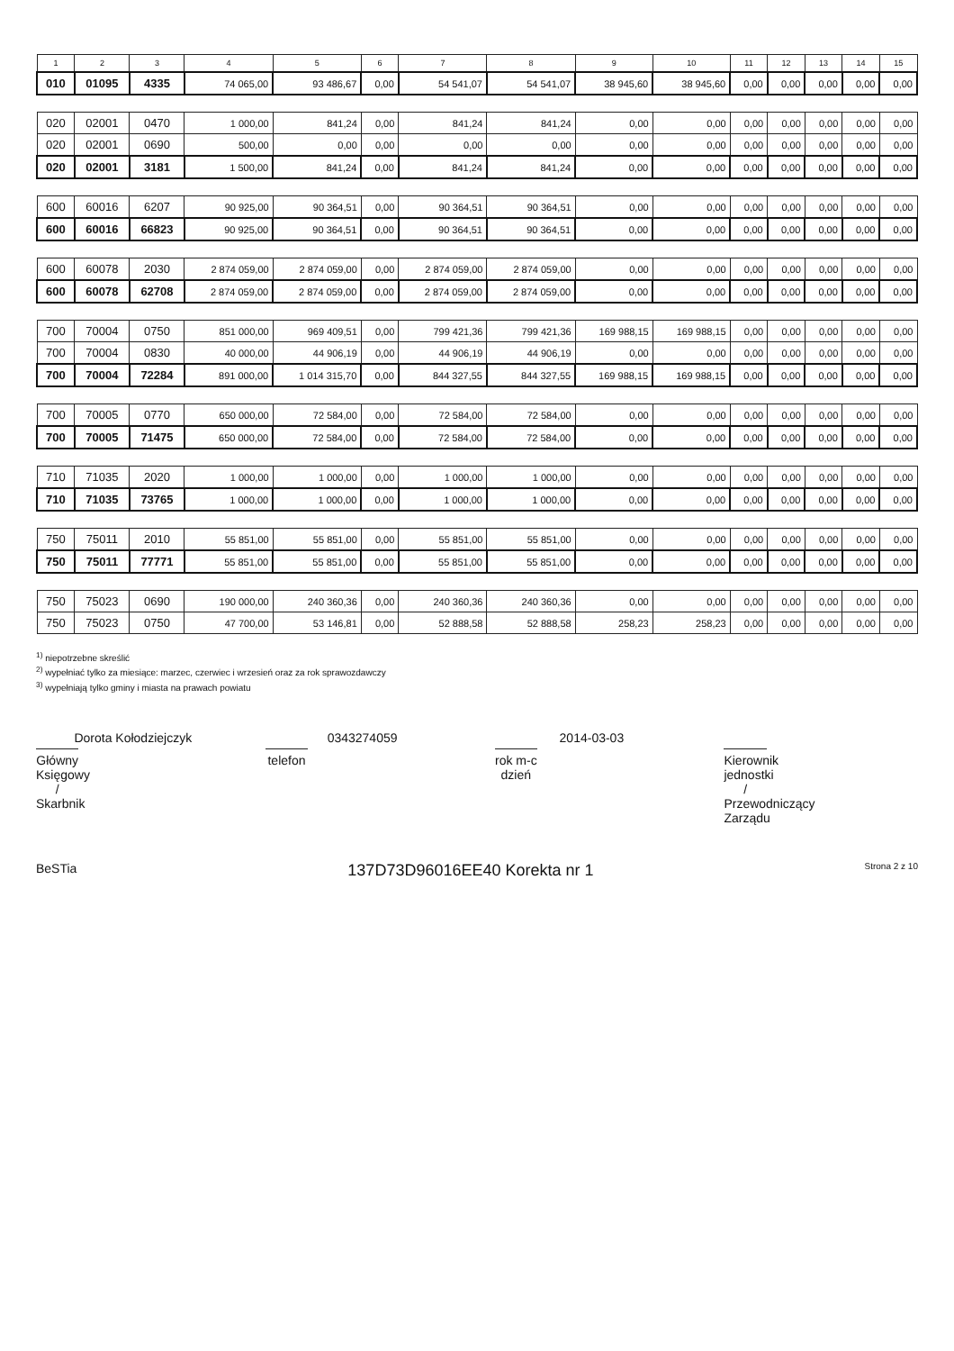| 1 | 2 | 3 | 4 | 5 | 6 | 7 | 8 | 9 | 10 | 11 | 12 | 13 | 14 | 15 |
| --- | --- | --- | --- | --- | --- | --- | --- | --- | --- | --- | --- | --- | --- | --- |
| 010 | 01095 | 4335 | 74 065,00 | 93 486,67 | 0,00 | 54 541,07 | 54 541,07 | 38 945,60 | 38 945,60 | 0,00 | 0,00 | 0,00 | 0,00 | 0,00 |
| 020 | 02001 | 0470 | 1 000,00 | 841,24 | 0,00 | 841,24 | 841,24 | 0,00 | 0,00 | 0,00 | 0,00 | 0,00 | 0,00 | 0,00 |
| 020 | 02001 | 0690 | 500,00 | 0,00 | 0,00 | 0,00 | 0,00 | 0,00 | 0,00 | 0,00 | 0,00 | 0,00 | 0,00 | 0,00 |
| 020 | 02001 | 3181 | 1 500,00 | 841,24 | 0,00 | 841,24 | 841,24 | 0,00 | 0,00 | 0,00 | 0,00 | 0,00 | 0,00 | 0,00 |
| 600 | 60016 | 6207 | 90 925,00 | 90 364,51 | 0,00 | 90 364,51 | 90 364,51 | 0,00 | 0,00 | 0,00 | 0,00 | 0,00 | 0,00 | 0,00 |
| 600 | 60016 | 66823 | 90 925,00 | 90 364,51 | 0,00 | 90 364,51 | 90 364,51 | 0,00 | 0,00 | 0,00 | 0,00 | 0,00 | 0,00 | 0,00 |
| 600 | 60078 | 2030 | 2 874 059,00 | 2 874 059,00 | 0,00 | 2 874 059,00 | 2 874 059,00 | 0,00 | 0,00 | 0,00 | 0,00 | 0,00 | 0,00 | 0,00 |
| 600 | 60078 | 62708 | 2 874 059,00 | 2 874 059,00 | 0,00 | 2 874 059,00 | 2 874 059,00 | 0,00 | 0,00 | 0,00 | 0,00 | 0,00 | 0,00 | 0,00 |
| 700 | 70004 | 0750 | 851 000,00 | 969 409,51 | 0,00 | 799 421,36 | 799 421,36 | 169 988,15 | 169 988,15 | 0,00 | 0,00 | 0,00 | 0,00 | 0,00 |
| 700 | 70004 | 0830 | 40 000,00 | 44 906,19 | 0,00 | 44 906,19 | 44 906,19 | 0,00 | 0,00 | 0,00 | 0,00 | 0,00 | 0,00 | 0,00 |
| 700 | 70004 | 72284 | 891 000,00 | 1 014 315,70 | 0,00 | 844 327,55 | 844 327,55 | 169 988,15 | 169 988,15 | 0,00 | 0,00 | 0,00 | 0,00 | 0,00 |
| 700 | 70005 | 0770 | 650 000,00 | 72 584,00 | 0,00 | 72 584,00 | 72 584,00 | 0,00 | 0,00 | 0,00 | 0,00 | 0,00 | 0,00 | 0,00 |
| 700 | 70005 | 71475 | 650 000,00 | 72 584,00 | 0,00 | 72 584,00 | 72 584,00 | 0,00 | 0,00 | 0,00 | 0,00 | 0,00 | 0,00 | 0,00 |
| 710 | 71035 | 2020 | 1 000,00 | 1 000,00 | 0,00 | 1 000,00 | 1 000,00 | 0,00 | 0,00 | 0,00 | 0,00 | 0,00 | 0,00 | 0,00 |
| 710 | 71035 | 73765 | 1 000,00 | 1 000,00 | 0,00 | 1 000,00 | 1 000,00 | 0,00 | 0,00 | 0,00 | 0,00 | 0,00 | 0,00 | 0,00 |
| 750 | 75011 | 2010 | 55 851,00 | 55 851,00 | 0,00 | 55 851,00 | 55 851,00 | 0,00 | 0,00 | 0,00 | 0,00 | 0,00 | 0,00 | 0,00 |
| 750 | 75011 | 77771 | 55 851,00 | 55 851,00 | 0,00 | 55 851,00 | 55 851,00 | 0,00 | 0,00 | 0,00 | 0,00 | 0,00 | 0,00 | 0,00 |
| 750 | 75023 | 0690 | 190 000,00 | 240 360,36 | 0,00 | 240 360,36 | 240 360,36 | 0,00 | 0,00 | 0,00 | 0,00 | 0,00 | 0,00 | 0,00 |
| 750 | 75023 | 0750 | 47 700,00 | 53 146,81 | 0,00 | 52 888,58 | 52 888,58 | 258,23 | 258,23 | 0,00 | 0,00 | 0,00 | 0,00 | 0,00 |
<sup>1)</sup> niepotrzebne skreślić
<sup>2)</sup> wypełniać tylko za miesiące: marzec, czerwiec i wrzesień oraz za rok sprawozdawczy
<sup>3)</sup> wypełniają tylko gminy i miasta na prawach powiatu
Dorota Kołodziejczyk
Główny Księgowy / Skarbnik
0343274059
telefon
2014-03-03
rok m-c dzień
Kierownik jednostki / Przewodniczący Zarządu
BeSTia 137D73D96016EE40 Korekta nr 1 Strona 2 z 10